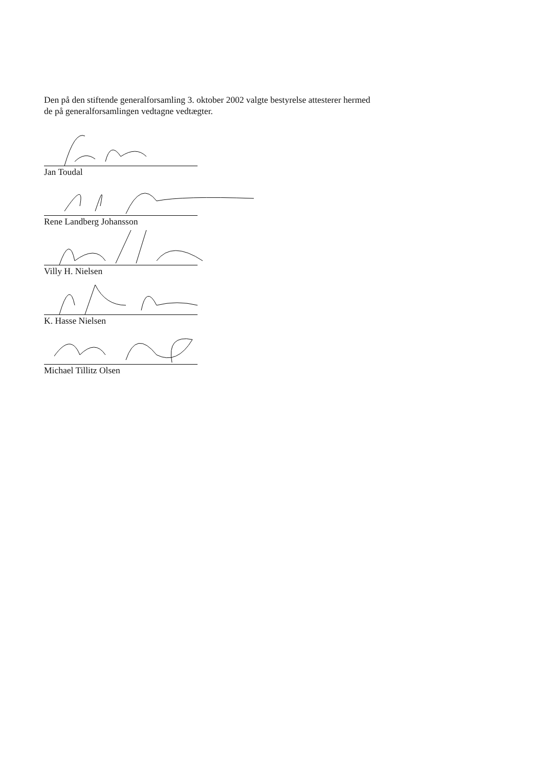Den på den stiftende generalforsamling 3. oktober 2002 valgte bestyrelse attesterer hermed
de på generalforsamlingen vedtagne vedtægter.
Jan Toudal
Rene Landberg Johansson
Villy H. Nielsen
K. Hasse Nielsen
Michael Tillitz Olsen